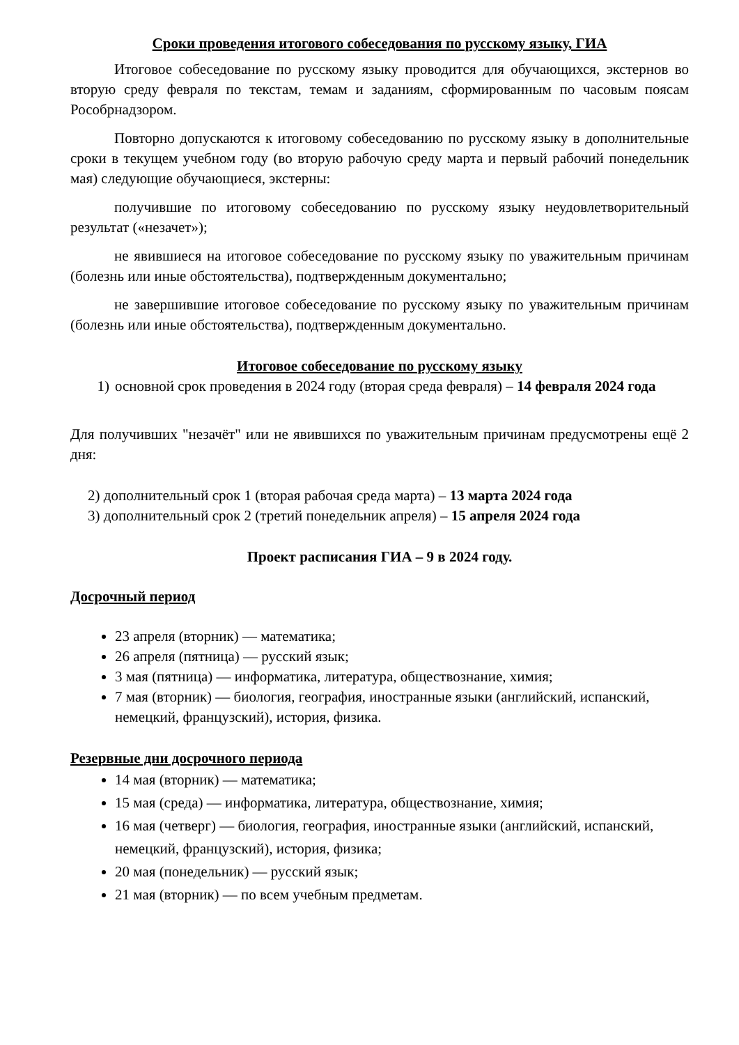Сроки проведения итогового собеседования по русскому языку, ГИА
Итоговое собеседование по русскому языку проводится для обучающихся, экстернов во вторую среду февраля по текстам, темам и заданиям, сформированным по часовым поясам Рособрнадзором.
Повторно допускаются к итоговому собеседованию по русскому языку в дополнительные сроки в текущем учебном году (во вторую рабочую среду марта и первый рабочий понедельник мая) следующие обучающиеся, экстерны:
получившие по итоговому собеседованию по русскому языку неудовлетворительный результат («незачет»);
не явившиеся на итоговое собеседование по русскому языку по уважительным причинам (болезнь или иные обстоятельства), подтвержденным документально;
не завершившие итоговое собеседование по русскому языку по уважительным причинам (болезнь или иные обстоятельства), подтвержденным документально.
Итоговое собеседование по русскому языку
1) основной срок проведения в 2024 году (вторая среда февраля) – 14 февраля 2024 года
Для получивших "незачёт" или не явившихся по уважительным причинам предусмотрены ещё 2 дня:
2) дополнительный срок 1 (вторая рабочая среда марта) – 13 марта 2024 года
3) дополнительный срок 2 (третий понедельник апреля) – 15 апреля 2024 года
Проект расписания ГИА – 9 в 2024 году.
Досрочный период
23 апреля (вторник) — математика;
26 апреля (пятница) — русский язык;
3 мая (пятница) — информатика, литература, обществознание, химия;
7 мая (вторник) — биология, география, иностранные языки (английский, испанский, немецкий, французский), история, физика.
Резервные дни досрочного периода
14 мая (вторник) — математика;
15 мая (среда) — информатика, литература, обществознание, химия;
16 мая (четверг) — биология, география, иностранные языки (английский, испанский, немецкий, французский), история, физика;
20 мая (понедельник) — русский язык;
21 мая (вторник) — по всем учебным предметам.